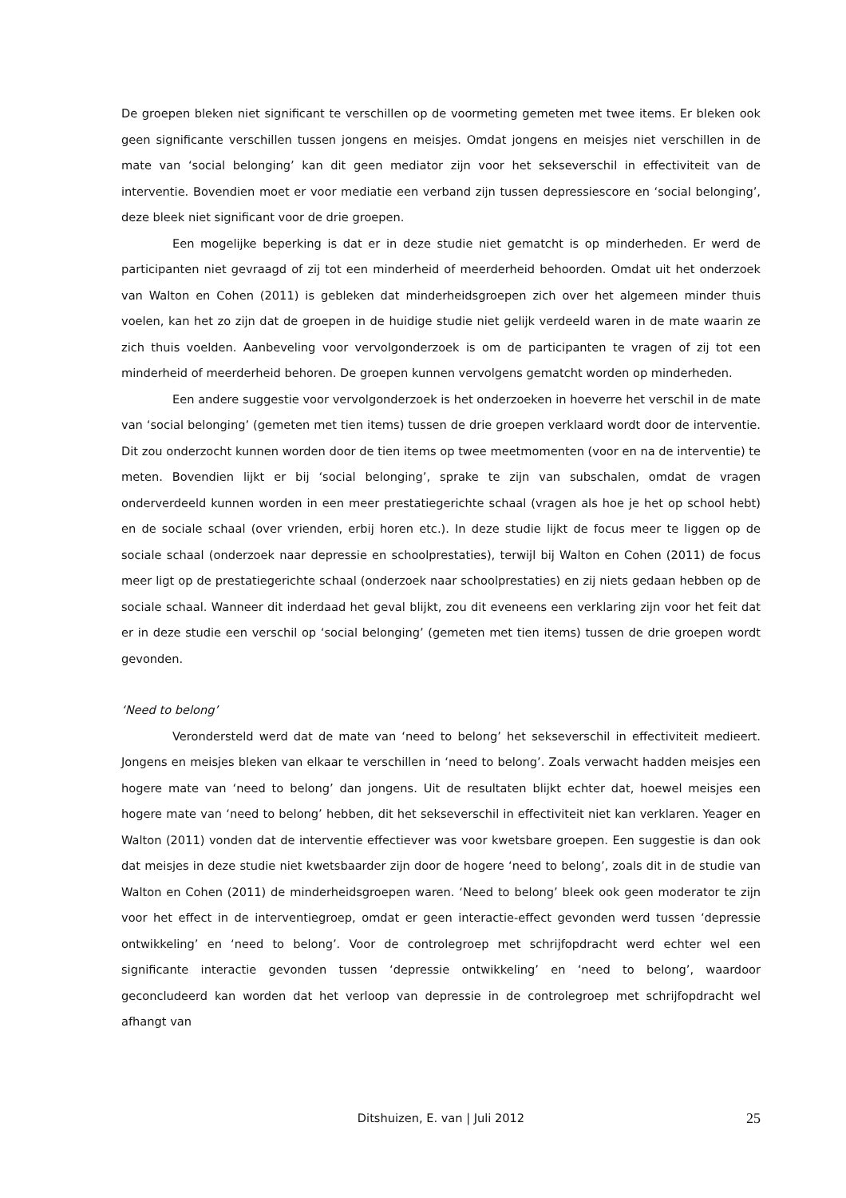De groepen bleken niet significant te verschillen op de voormeting gemeten met twee items. Er bleken ook geen significante verschillen tussen jongens en meisjes. Omdat jongens en meisjes niet verschillen in de mate van ‘social belonging’ kan dit geen mediator zijn voor het sekseverschil in effectiviteit van de interventie. Bovendien moet er voor mediatie een verband zijn tussen depressiescore en ‘social belonging’, deze bleek niet significant voor de drie groepen.
Een mogelijke beperking is dat er in deze studie niet gematcht is op minderheden. Er werd de participanten niet gevraagd of zij tot een minderheid of meerderheid behoorden. Omdat uit het onderzoek van Walton en Cohen (2011) is gebleken dat minderheidsgroepen zich over het algemeen minder thuis voelen, kan het zo zijn dat de groepen in de huidige studie niet gelijk verdeeld waren in de mate waarin ze zich thuis voelden. Aanbeveling voor vervolgonderzoek is om de participanten te vragen of zij tot een minderheid of meerderheid behoren. De groepen kunnen vervolgens gematcht worden op minderheden.
Een andere suggestie voor vervolgonderzoek is het onderzoeken in hoeverre het verschil in de mate van ‘social belonging’ (gemeten met tien items) tussen de drie groepen verklaard wordt door de interventie. Dit zou onderzocht kunnen worden door de tien items op twee meetmomenten (voor en na de interventie) te meten. Bovendien lijkt er bij ‘social belonging’, sprake te zijn van subschalen, omdat de vragen onderverdeeld kunnen worden in een meer prestatiegerichte schaal (vragen als hoe je het op school hebt) en de sociale schaal (over vrienden, erbij horen etc.). In deze studie lijkt de focus meer te liggen op de sociale schaal (onderzoek naar depressie en schoolprestaties), terwijl bij Walton en Cohen (2011) de focus meer ligt op de prestatiegerichte schaal (onderzoek naar schoolprestaties) en zij niets gedaan hebben op de sociale schaal. Wanneer dit inderdaad het geval blijkt, zou dit eveneens een verklaring zijn voor het feit dat er in deze studie een verschil op ‘social belonging’ (gemeten met tien items) tussen de drie groepen wordt gevonden.
‘Need to belong’
Verondersteld werd dat de mate van ‘need to belong’ het sekseverschil in effectiviteit medieert. Jongens en meisjes bleken van elkaar te verschillen in ‘need to belong’. Zoals verwacht hadden meisjes een hogere mate van ‘need to belong’ dan jongens. Uit de resultaten blijkt echter dat, hoewel meisjes een hogere mate van ‘need to belong’ hebben, dit het sekseverschil in effectiviteit niet kan verklaren. Yeager en Walton (2011) vonden dat de interventie effectiever was voor kwetsbare groepen. Een suggestie is dan ook dat meisjes in deze studie niet kwetsbaarder zijn door de hogere ‘need to belong’, zoals dit in de studie van Walton en Cohen (2011) de minderheidsgroepen waren. ‘Need to belong’ bleek ook geen moderator te zijn voor het effect in de interventiegroep, omdat er geen interactie-effect gevonden werd tussen ‘depressie ontwikkeling’ en ‘need to belong’. Voor de controlegroep met schrijfopdracht werd echter wel een significante interactie gevonden tussen ‘depressie ontwikkeling’ en ‘need to belong’, waardoor geconcludeerd kan worden dat het verloop van depressie in de controlegroep met schrijfopdracht wel afhangt van
Ditshuizen, E. van | Juli 2012 25